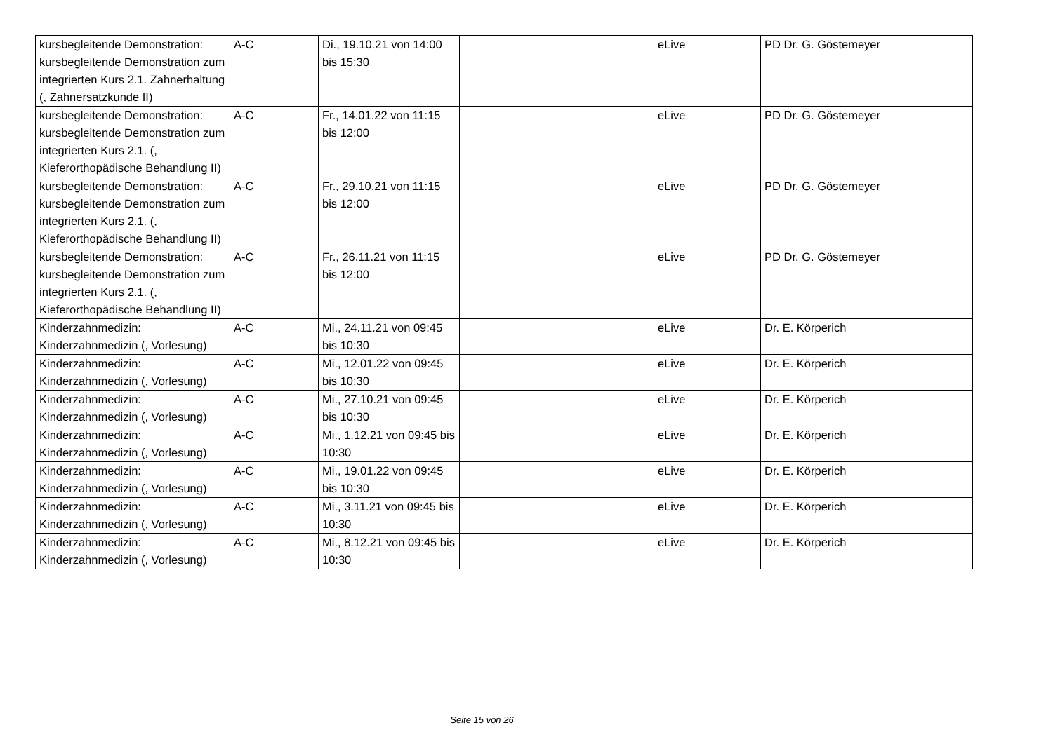| kursbegleitende Demonstration: kursbegleitende Demonstration zum integrierten Kurs 2.1. Zahnerhaltung (, Zahnersatzkunde II) | A-C | Di., 19.10.21 von 14:00 bis 15:30 | | eLive | PD Dr. G. Göstemeyer |
| kursbegleitende Demonstration: kursbegleitende Demonstration zum integrierten Kurs 2.1. (, Kieferorthopädische Behandlung II) | A-C | Fr., 14.01.22 von 11:15 bis 12:00 | | eLive | PD Dr. G. Göstemeyer |
| kursbegleitende Demonstration: kursbegleitende Demonstration zum integrierten Kurs 2.1. (, Kieferorthopädische Behandlung II) | A-C | Fr., 29.10.21 von 11:15 bis 12:00 | | eLive | PD Dr. G. Göstemeyer |
| kursbegleitende Demonstration: kursbegleitende Demonstration zum integrierten Kurs 2.1. (, Kieferorthopädische Behandlung II) | A-C | Fr., 26.11.21 von 11:15 bis 12:00 | | eLive | PD Dr. G. Göstemeyer |
| Kinderzahnmedizin: Kinderzahnmedizin (, Vorlesung) | A-C | Mi., 24.11.21 von 09:45 bis 10:30 | | eLive | Dr. E. Körperich |
| Kinderzahnmedizin: Kinderzahnmedizin (, Vorlesung) | A-C | Mi., 12.01.22 von 09:45 bis 10:30 | | eLive | Dr. E. Körperich |
| Kinderzahnmedizin: Kinderzahnmedizin (, Vorlesung) | A-C | Mi., 27.10.21 von 09:45 bis 10:30 | | eLive | Dr. E. Körperich |
| Kinderzahnmedizin: Kinderzahnmedizin (, Vorlesung) | A-C | Mi., 1.12.21 von 09:45 bis 10:30 | | eLive | Dr. E. Körperich |
| Kinderzahnmedizin: Kinderzahnmedizin (, Vorlesung) | A-C | Mi., 19.01.22 von 09:45 bis 10:30 | | eLive | Dr. E. Körperich |
| Kinderzahnmedizin: Kinderzahnmedizin (, Vorlesung) | A-C | Mi., 3.11.21 von 09:45 bis 10:30 | | eLive | Dr. E. Körperich |
| Kinderzahnmedizin: Kinderzahnmedizin (, Vorlesung) | A-C | Mi., 8.12.21 von 09:45 bis 10:30 | | eLive | Dr. E. Körperich |
Seite 15 von 26